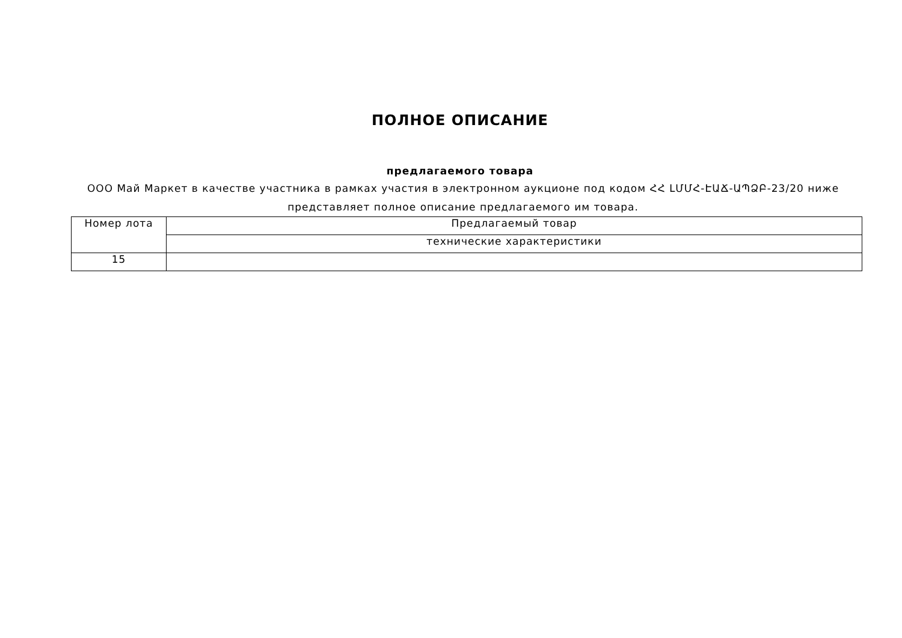ПОЛНОЕ ОПИСАНИЕ
предлагаемого товара
ООО Май Маркет в качестве участника в рамках участия в электронном аукционе под кодом ՀՀ ԼՄՄՀ-ԷԱՃ-ԱՊՁԲ-23/20 ниже представляет полное описание предлагаемого им товара.
| Номер лота | Предлагаемый товар |
| | технические характеристики |
| 15 | |